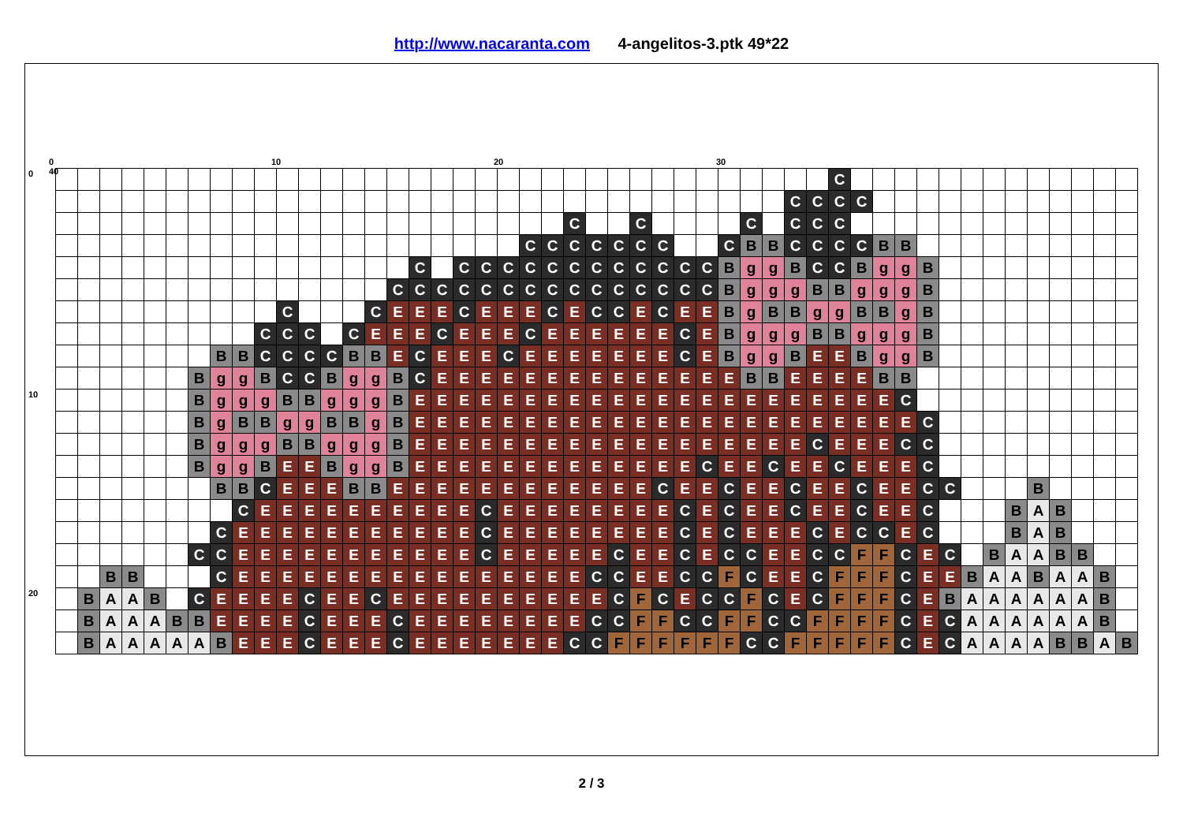http://www.nacaranta.com 4-angelitos-3.ptk 49*22
0 10 20 30 40
| 0 | | | | | | | | | | | | | | | | | | | | | | | | | | | | | | | | | | | | C | | | | | | | | | | | | | |
| | | | | | | | | | | | | | | | | | | | | | | | | | | | | | | | | | | C | C | C | C | | | | | | | | | | | | |
| | | | | | | | | | | | | | | | | | | | | | | | | C | | | C | | | | | C | | C | C | C | | | | | | | | | | | | | |
| | | | | | | | | | | | | | | | | | | | | | | C | C | C | C | C | C | C | | | C | B | B | C | C | C | C | B | B | | | | | | | | | | |
| | | | | | | | | | | | | | | | | | C | | C | C | C | C | C | C | C | C | C | C | C | C | B | g | g | B | C | C | B | g | g | B | | | | | | | | | |
| | | | | | | | | | | | | | | | | C | C | C | C | C | C | C | C | C | C | C | C | C | C | C | B | g | g | g | B | B | g | g | g | B | | | | | | | | | |
| | | | | | | | | | | | C | | | | C | E | E | E | C | E | E | E | C | E | C | C | E | C | E | E | B | g | B | B | g | g | B | B | g | B | | | | | | | | | |
| | | | | | | | | | | C | C | C | | C | E | E | E | C | E | E | E | C | E | E | E | E | E | E | C | E | B | g | g | g | B | B | g | g | g | B | | | | | | | | | |
| | | | | | | | | B | B | C | C | C | C | B | B | E | C | E | E | E | C | E | E | E | E | E | E | E | C | E | B | g | g | B | E | E | B | g | g | B | | | | | | | | | |
| | | | | | | | B | g | g | B | C | C | B | g | g | B | C | E | E | E | E | E | E | E | E | E | E | E | E | E | E | B | B | E | E | E | E | B | B | | | | | | | | | | |
| 10 | | | | | | | B | g | g | g | B | B | g | g | g | B | E | E | E | E | E | E | E | E | E | E | E | E | E | E | E | E | E | E | E | E | E | E | C | | | | | | | | | | |
| | | | | | | | B | g | B | B | g | g | B | B | g | B | E | E | E | E | E | E | E | E | E | E | E | E | E | E | E | E | E | E | E | E | E | E | E | C | | | | | | | | | |
| | | | | | | | B | g | g | g | B | B | g | g | g | B | E | E | E | E | E | E | E | E | E | E | E | E | E | E | E | E | E | E | C | E | E | E | C | C | | | | | | | | | |
| | | | | | | | B | g | g | B | E | E | B | g | g | B | E | E | E | E | E | E | E | E | E | E | E | E | E | C | E | E | C | E | E | C | E | E | E | C | | | | | | | | | |
| | | | | | | | | B | B | C | E | E | E | B | B | E | E | E | E | E | E | E | E | E | E | E | E | C | E | E | C | E | E | C | E | E | C | E | E | C | C | | | | B | | | | |
| | | | | | | | | | C | E | E | E | E | E | E | E | E | E | E | C | E | E | E | E | E | E | E | E | C | E | C | E | E | C | E | E | C | E | E | C | | | | B | A | B | | | |
| | | | | | | | | C | E | E | E | E | E | E | E | E | E | E | E | C | E | E | E | E | E | E | E | E | C | E | C | E | E | E | C | E | C | C | E | C | | | | B | A | B | | | |
| | | | | | | | C | C | E | E | E | E | E | E | E | E | E | E | E | C | E | E | E | E | E | C | E | E | C | E | C | C | E | E | C | C | F | F | C | E | C | | B | A | A | B | B | | |
| | | | B | B | | | | C | E | E | E | E | E | E | E | E | E | E | E | E | E | E | E | E | C | C | E | E | C | C | F | C | E | E | C | F | F | F | C | E | E | B | A | A | B | A | A | B | |
| 20 | | B | A | A | B | | C | E | E | E | E | C | E | E | C | E | E | E | E | E | E | E | E | E | E | C | F | C | E | C | C | F | C | E | C | F | F | F | C | E | B | A | A | A | A | A | A | B | |
| | | B | A | A | A | B | B | E | E | E | E | C | E | E | E | C | E | E | E | E | E | E | E | E | C | C | F | F | C | C | F | F | C | C | F | F | F | F | C | E | C | A | A | A | A | A | A | B | |
| | | B | A | A | A | A | A | B | E | E | E | C | E | E | E | C | E | E | E | E | E | E | E | C | C | F | F | F | F | F | F | C | C | F | F | F | F | F | C | E | C | A | A | A | A | B | B | A | B |
2 / 3